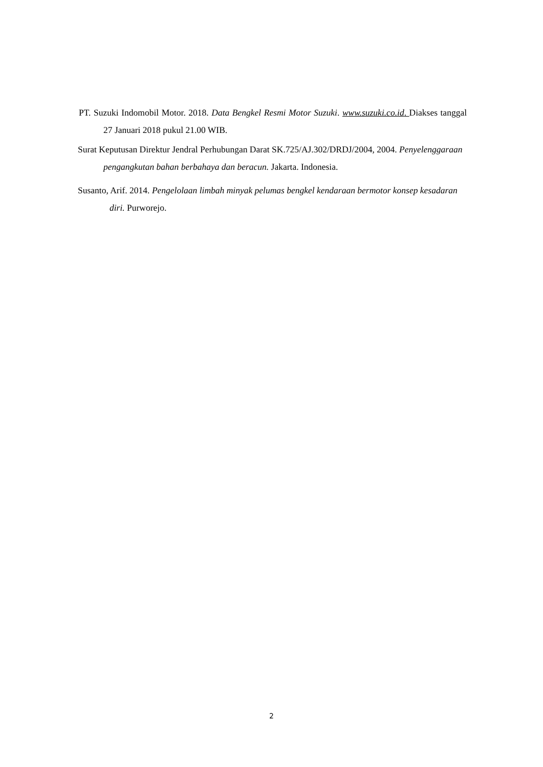PT. Suzuki Indomobil Motor. 2018. Data Bengkel Resmi Motor Suzuki. www.suzuki.co.id. Diakses tanggal 27 Januari 2018 pukul 21.00 WIB.
Surat Keputusan Direktur Jendral Perhubungan Darat SK.725/AJ.302/DRDJ/2004, 2004. Penyelenggaraan pengangkutan bahan berbahaya dan beracun. Jakarta. Indonesia.
Susanto, Arif. 2014. Pengelolaan limbah minyak pelumas bengkel kendaraan bermotor konsep kesadaran diri. Purworejo.
2